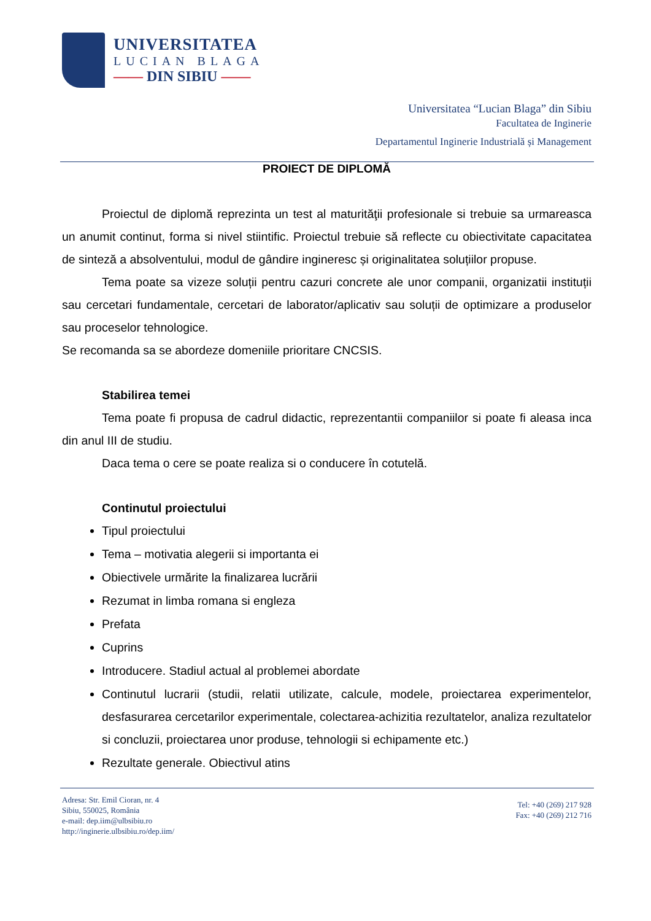UNIVERSITATEA
LUCIAN BLAGA
—— DIN SIBIU ——
Universitatea “Lucian Blaga” din Sibiu
Facultatea de Inginerie
Departamentul Inginerie Industrială și Management
PROIECT DE DIPLOMĂ
Proiectul de diplomă reprezinta un test al maturităţii profesionale si trebuie sa urmareasca un anumit continut, forma si nivel stiintific. Proiectul trebuie să reflecte cu obiectivitate capacitatea de sinteză a absolventului, modul de gândire ingineresc și originalitatea soluțiilor propuse.
Tema poate sa vizeze soluții pentru cazuri concrete ale unor companii, organizatii instituții sau cercetari fundamentale, cercetari de laborator/aplicativ sau soluții de optimizare a produselor sau proceselor tehnologice.
Se recomanda sa se abordeze domeniile prioritare CNCSIS.
Stabilirea temei
Tema poate fi propusa de cadrul didactic, reprezentantii companiilor si poate fi aleasa inca din anul III de studiu.
Daca tema o cere se poate realiza si o conducere în cotutelă.
Continutul proiectului
Tipul proiectului
Tema – motivatia alegerii si importanta ei
Obiectivele urmărite la finalizarea lucrării
Rezumat in limba romana si engleza
Prefata
Cuprins
Introducere. Stadiul actual al problemei abordate
Continutul lucrarii (studii, relatii utilizate, calcule, modele, proiectarea experimentelor, desfasurarea cercetarilor experimentale, colectarea-achizitia rezultatelor, analiza rezultatelor si concluzii, proiectarea unor produse, tehnologii si echipamente etc.)
Rezultate generale. Obiectivul atins
Adresa: Str. Emil Cioran, nr. 4
Sibiu, 550025, România
e-mail: dep.iim@ulbsibiu.ro
http://inginerie.ulbsibiu.ro/dep.iim/
Tel: +40 (269) 217 928
Fax: +40 (269) 212 716